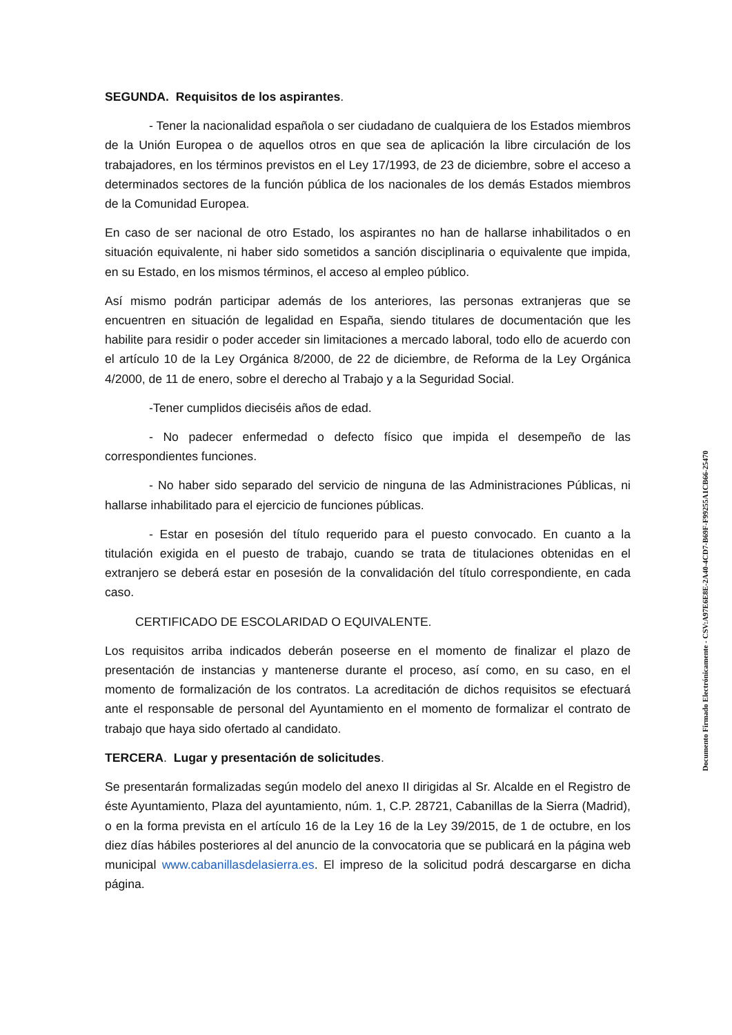SEGUNDA. Requisitos de los aspirantes.
- Tener la nacionalidad española o ser ciudadano de cualquiera de los Estados miembros de la Unión Europea o de aquellos otros en que sea de aplicación la libre circulación de los trabajadores, en los términos previstos en el Ley 17/1993, de 23 de diciembre, sobre el acceso a determinados sectores de la función pública de los nacionales de los demás Estados miembros de la Comunidad Europea.
En caso de ser nacional de otro Estado, los aspirantes no han de hallarse inhabilitados o en situación equivalente, ni haber sido sometidos a sanción disciplinaria o equivalente que impida, en su Estado, en los mismos términos, el acceso al empleo público.
Así mismo podrán participar además de los anteriores, las personas extranjeras que se encuentren en situación de legalidad en España, siendo titulares de documentación que les habilite para residir o poder acceder sin limitaciones a mercado laboral, todo ello de acuerdo con el artículo 10 de la Ley Orgánica 8/2000, de 22 de diciembre, de Reforma de la Ley Orgánica 4/2000, de 11 de enero, sobre el derecho al Trabajo y a la Seguridad Social.
-Tener cumplidos dieciséis años de edad.
- No padecer enfermedad o defecto físico que impida el desempeño de las correspondientes funciones.
- No haber sido separado del servicio de ninguna de las Administraciones Públicas, ni hallarse inhabilitado para el ejercicio de funciones públicas.
- Estar en posesión del título requerido para el puesto convocado. En cuanto a la titulación exigida en el puesto de trabajo, cuando se trata de titulaciones obtenidas en el extranjero se deberá estar en posesión de la convalidación del título correspondiente, en cada caso.
CERTIFICADO DE ESCOLARIDAD O EQUIVALENTE.
Los requisitos arriba indicados deberán poseerse en el momento de finalizar el plazo de presentación de instancias y mantenerse durante el proceso, así como, en su caso, en el momento de formalización de los contratos. La acreditación de dichos requisitos se efectuará ante el responsable de personal del Ayuntamiento en el momento de formalizar el contrato de trabajo que haya sido ofertado al candidato.
TERCERA. Lugar y presentación de solicitudes.
Se presentarán formalizadas según modelo del anexo II dirigidas al Sr. Alcalde en el Registro de éste Ayuntamiento, Plaza del ayuntamiento, núm. 1, C.P. 28721, Cabanillas de la Sierra (Madrid), o en la forma prevista en el artículo 16 de la Ley 16 de la Ley 39/2015, de 1 de octubre, en los diez días hábiles posteriores al del anuncio de la convocatoria que se publicará en la página web municipal www.cabanillasdelasierra.es. El impreso de la solicitud podrá descargarse en dicha página.
Documento Firmado Electrónicamente - CSV:A97E6E8E-2A40-4CD7-B69F-F99255A1CB66-25470